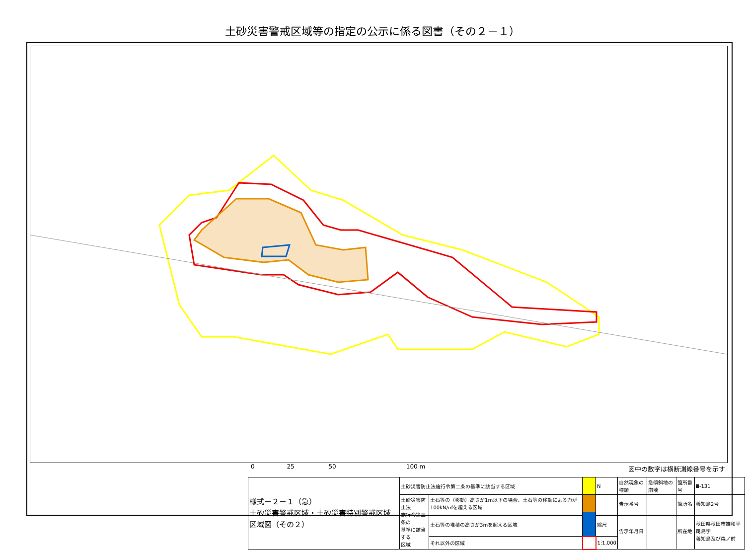土砂災害警戒区域等の指定の公示に係る図書（その２－１）
0 25 50 100 m
図中の数字は横断測線番号を示す
| 様式－２－１（急） 土砂災害警戒区域・土砂災害特別警戒区域 区域図（その２） | 土砂災害防止法施行令第二条の基準に該当する区域 | | | N | 自然現象の種類 | 急傾斜地の崩壊 | 箇所番号 | Ⅲ-131 |
| | 土砂災害防止法 施行令第三条の 基準に該当する 区域 | 土石等の（移動）高さが1m以下の場合、土石等の移動による力が100kN/㎡を超える区域 | | | 告示番号 | | 箇所名 | 善知鳥2号 |
| | | 土石等の堆積の高さが3mを超える区域 | | 縮尺 | 告示年月日 | | 所在地 | 秋田県秋田市雄和平尾鳥字 善知鳥及び森ノ前 |
| | | それ以外の区域 | | 1:1,000 | | | | |